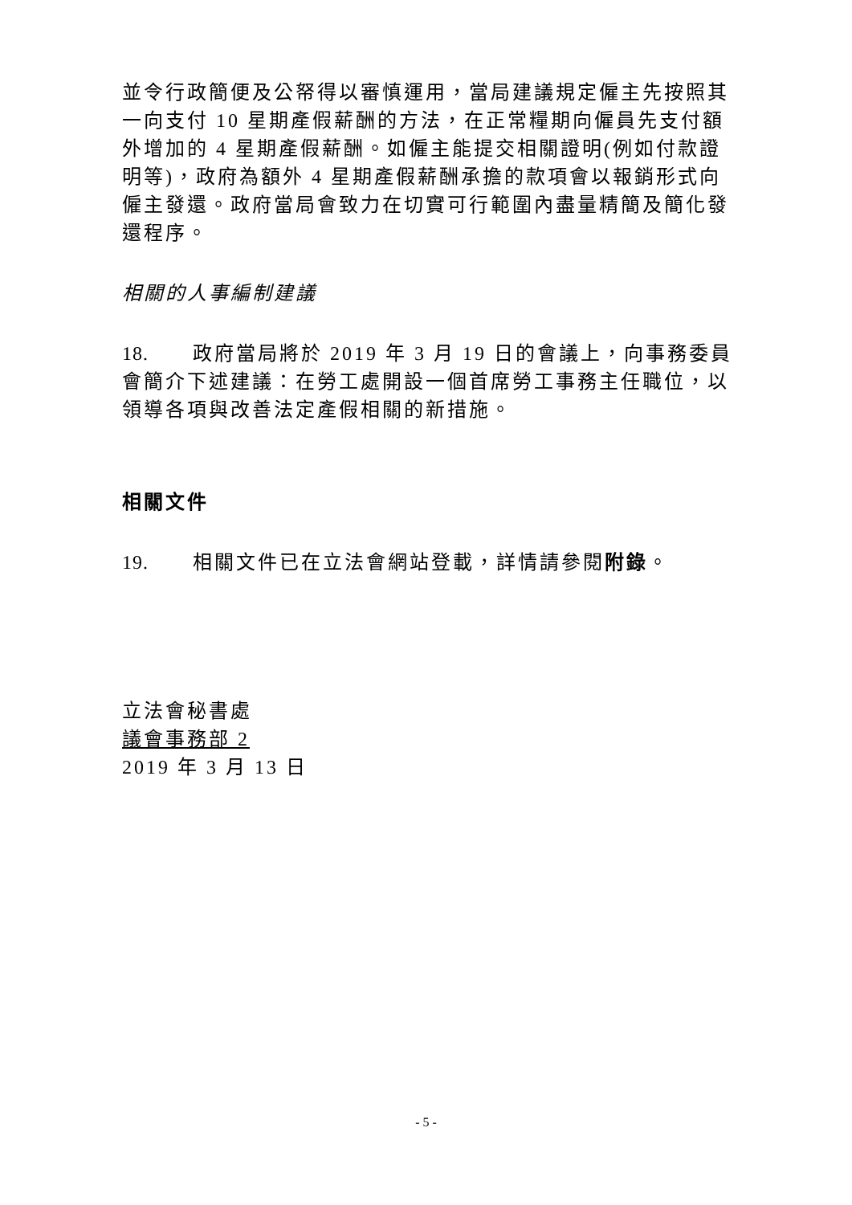並令行政簡便及公帑得以審慎運用，當局建議規定僱主先按照其一向支付 10 星期產假薪酬的方法，在正常糧期向僱員先支付額外增加的 4 星期產假薪酬。如僱主能提交相關證明(例如付款證明等)，政府為額外 4 星期產假薪酬承擔的款項會以報銷形式向僱主發還。政府當局會致力在切實可行範圍內盡量精簡及簡化發還程序。
相關的人事編制建議
18. 政府當局將於 2019 年 3 月 19 日的會議上，向事務委員會簡介下述建議：在勞工處開設一個首席勞工事務主任職位，以領導各項與改善法定產假相關的新措施。
相關文件
19. 相關文件已在立法會網站登載，詳情請參閱附錄。
立法會秘書處
議會事務部 2
2019 年 3 月 13 日
- 5 -